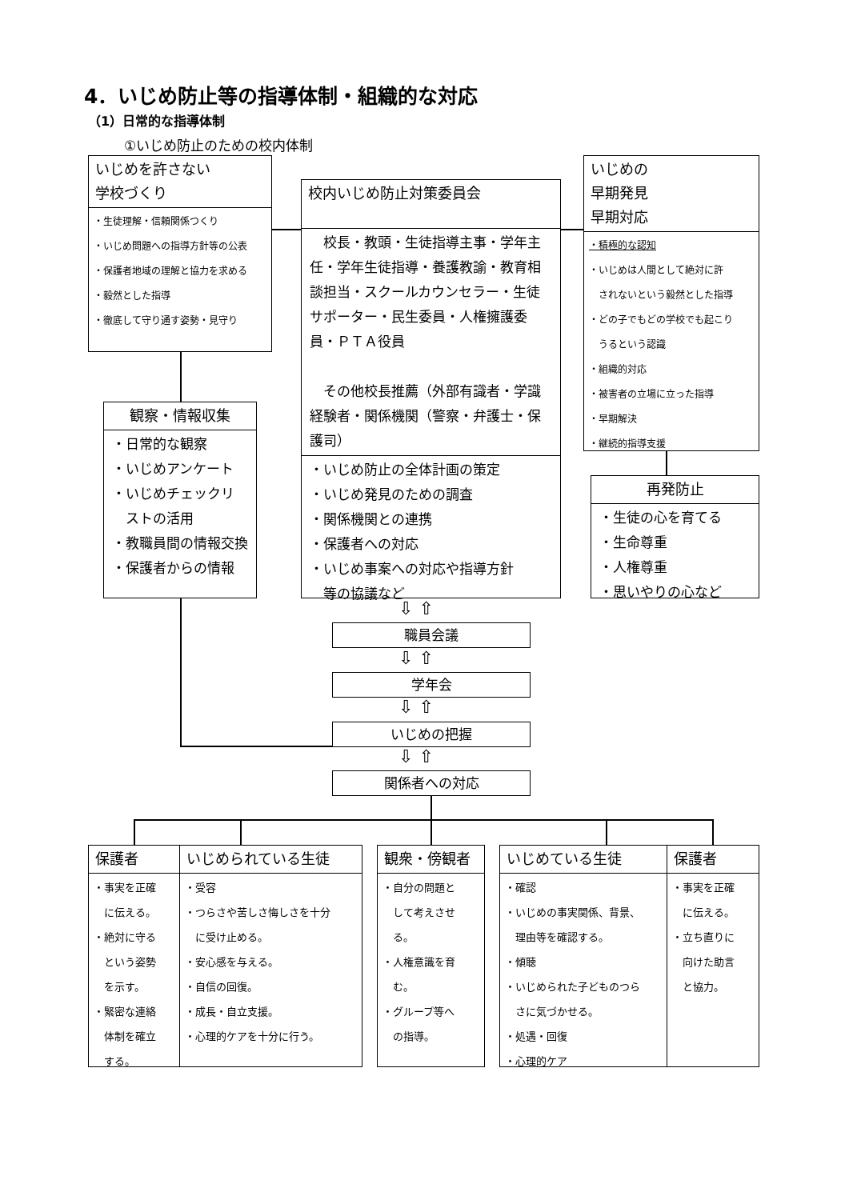4．いじめ防止等の指導体制・組織的な対応
（1）日常的な指導体制
①いじめ防止のための校内体制
いじめを許さない
学校づくり
・生徒理解・信頼関係つくり
・いじめ問題への指導方針等の公表
・保護者地域の理解と協力を求める
・毅然とした指導
・徹底して守り通す姿勢・見守り
校内いじめ防止対策委員会
　校長・教頭・生徒指導主事・学年主任・学年生徒指導・養護教諭・教育相談担当・スクールカウンセラー・生徒サポーター・民生委員・人権擁護委員・ＰＴＡ役員
　その他校長推薦（外部有識者・学識経験者・関係機関（警察・弁護士・保護司）
・いじめ防止の全体計画の策定
・いじめ発見のための調査
・関係機関との連携
・保護者への対応
・いじめ事案への対応や指導方針
　等の協議など
いじめの
早期発見
早期対応
・積極的な認知
・いじめは人間として絶対に許
　されないという毅然とした指導
・どの子でもどの学校でも起こり
　うるという認識
・組織的対応
・被害者の立場に立った指導
・早期解決
・継続的指導支援
観察・情報収集
・日常的な観察
・いじめアンケート
・いじめチェックリ
　ストの活用
・教職員間の情報交換
・保護者からの情報
再発防止
・生徒の心を育てる
・生命尊重
・人権尊重
・思いやりの心など
⇩ ⇧
職員会議
⇩ ⇧
学年会
⇩ ⇧
いじめの把握
⇩ ⇧
関係者への対応
保護者
・事実を正確
　に伝える。
・絶対に守る
　という姿勢
　を示す。
・緊密な連絡
　体制を確立
　する。
いじめられている生徒
・受容
・つらさや苦しさ悔しさを十分
　に受け止める。
・安心感を与える。
・自信の回復。
・成長・自立支援。
・心理的ケアを十分に行う。
観衆・傍観者
・自分の問題と
　して考えさせ
　る。
・人権意識を育
　む。
・グループ等へ
　の指導。
いじめている生徒
・確認
・いじめの事実関係、背景、
　理由等を確認する。
・傾聴
・いじめられた子どものつら
　さに気づかせる。
・処遇・回復
・心理的ケア
保護者
・事実を正確
　に伝える。
・立ち直りに
　向けた助言
　と協力。